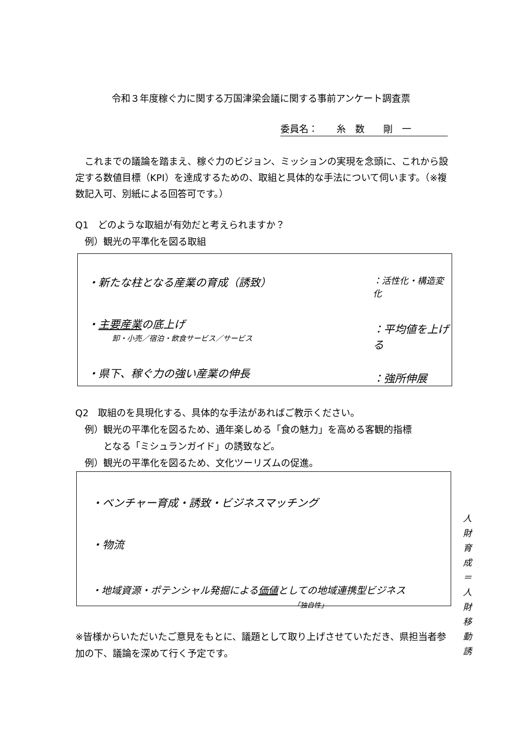令和３年度稼ぐ力に関する万国津梁会議に関する事前アンケート調査票
委員名：　　糸　数　　剛　一
これまでの議論を踏まえ、稼ぐ力のビジョン、ミッションの実現を念頭に、これから設定する数値目標（KPI）を達成するための、取組と具体的な手法について伺います。（※複数記入可、別紙による回答可です。）
Q1　どのような取組が有効だと考えられますか？
　例）観光の平準化を図る取組
・新たな柱となる産業の育成（誘致） ：活性化・構造変化
・主要産業の底上げ
卸・小売／宿泊・飲食サービス／サービス
：平均値を上げる
・県下、稼ぐ力の強い産業の伸長 ：強所伸展
Q2　取組のを具現化する、具体的な手法があればご教示ください。
　例）観光の平準化を図るため、通年楽しめる「食の魅力」を高める客観的指標
　　　となる「ミシュランガイド」の誘致など。
　例）観光の平準化を図るため、文化ツーリズムの促進。
・ベンチャー育成・誘致・ビジネスマッチング
・物流
・地域資源・ポテンシャル発掘による価値としての地域連携型ビジネス
「独自性」
人財育成
＝
人財移動誘
※皆様からいただいたご意見をもとに、議題として取り上げさせていただき、県担当者参加の下、議論を深めて行く予定です。